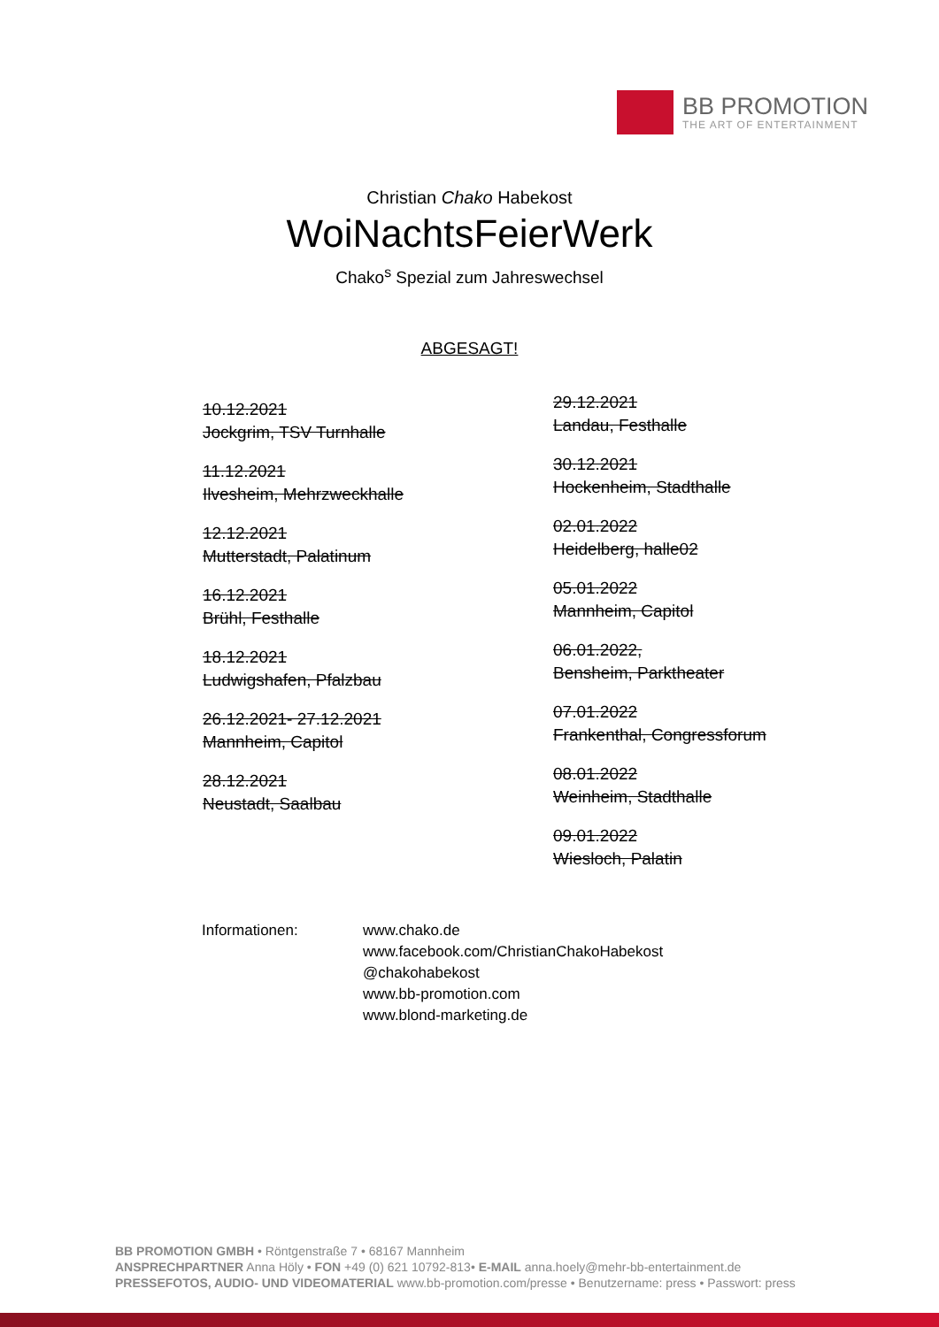BB PROMOTION
THE ART OF ENTERTAINMENT
Christian Chako Habekost
WoiNachtsFeierWerk
Chako<sup>s</sup> Spezial zum Jahreswechsel
ABGESAGT!
10.12.2021
Jockgrim, TSV Turnhalle
11.12.2021
Ilvesheim, Mehrzweckhalle
12.12.2021
Mutterstadt, Palatinum
16.12.2021
Brühl, Festhalle
18.12.2021
Ludwigshafen, Pfalzbau
26.12.2021- 27.12.2021
Mannheim, Capitol
28.12.2021
Neustadt, Saalbau
29.12.2021
Landau, Festhalle
30.12.2021
Hockenheim, Stadthalle
02.01.2022
Heidelberg, halle02
05.01.2022
Mannheim, Capitol
06.01.2022,
Bensheim, Parktheater
07.01.2022
Frankenthal, Congressforum
08.01.2022
Weinheim, Stadthalle
09.01.2022
Wiesloch, Palatin
Informationen: www.chako.de
www.facebook.com/ChristianChakoHabekost
@chakohabekost
www.bb-promotion.com
www.blond-marketing.de
BB PROMOTION GMBH • Röntgenstraße 7 • 68167 Mannheim
ANSPRECHPARTNER Anna Höly • FON +49 (0) 621 10792-813• E-MAIL anna.hoely@mehr-bb-entertainment.de
PRESSEFOTOS, AUDIO- UND VIDEOMATERIAL www.bb-promotion.com/presse • Benutzername: press • Passwort: press